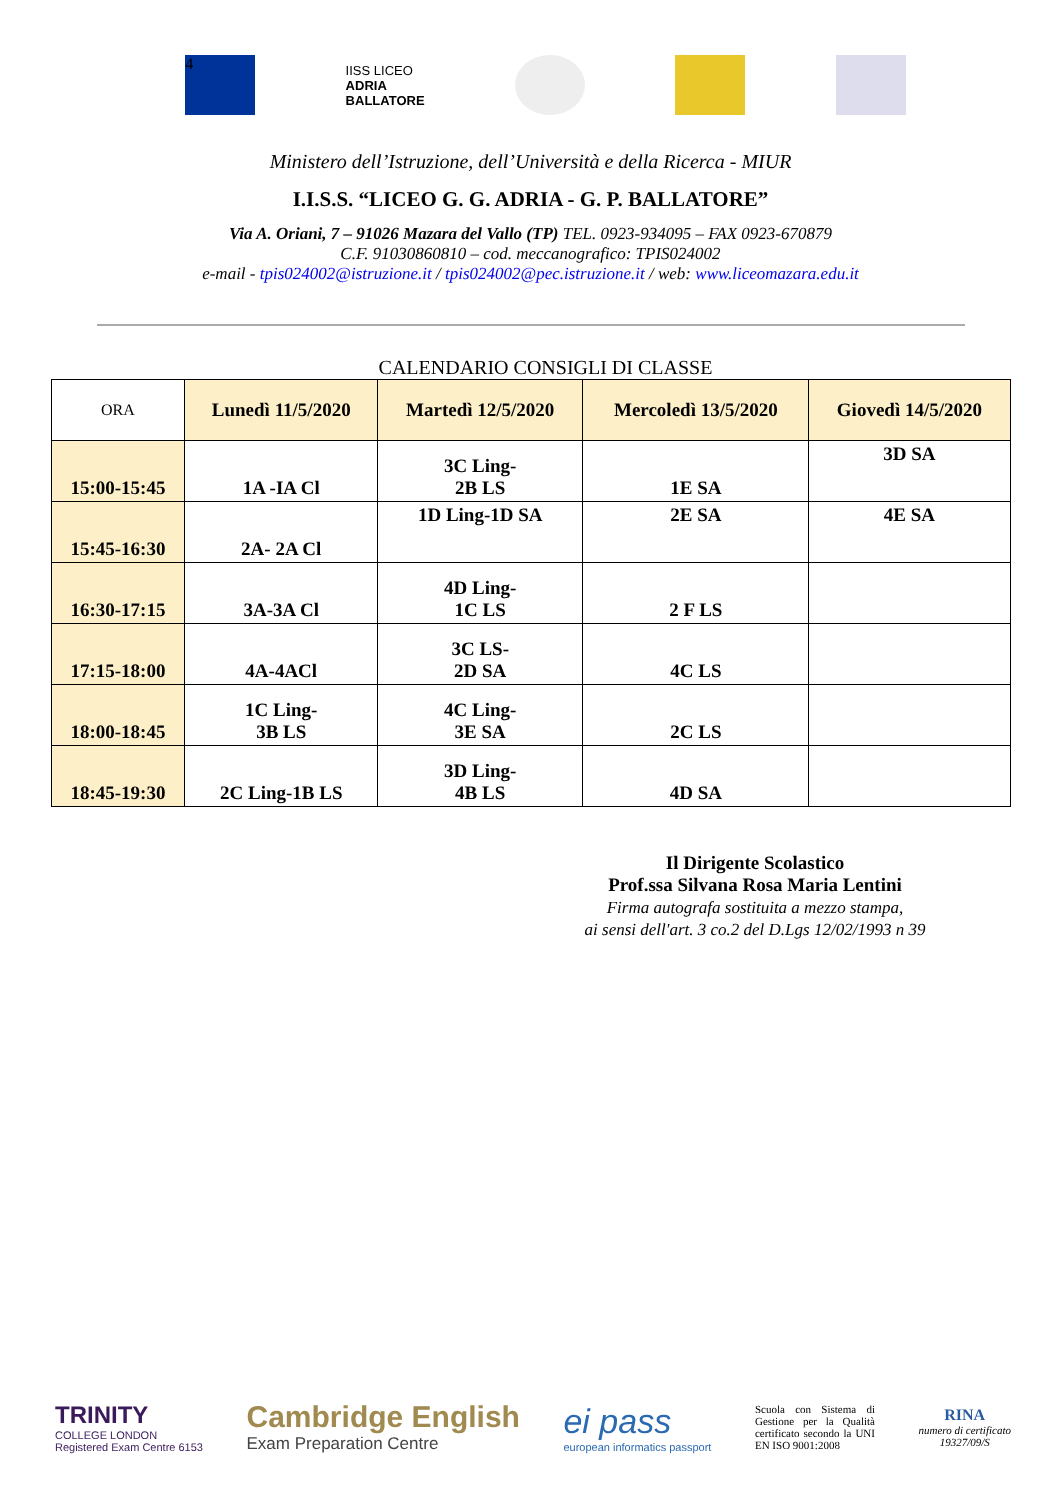4
IISS LICEO
ADRIA
BALLATORE
Ministero dell’Istruzione, dell’Università e della Ricerca - MIUR
I.I.S.S. “LICEO G. G. ADRIA - G. P. BALLATORE”
Via A. Oriani, 7 – 91026 Mazara del Vallo (TP) TEL. 0923-934095 – FAX 0923-670879
C.F. 91030860810 – cod. meccanografico: TPIS024002
e-mail - tpis024002@istruzione.it / tpis024002@pec.istruzione.it / web: www.liceomazara.edu.it
CALENDARIO CONSIGLI DI CLASSE
| ORA | Lunedì 11/5/2020 | Martedì 12/5/2020 | Mercoledì 13/5/2020 | Giovedì 14/5/2020 |
| 15:00-15:45 | 1A -IA Cl | 3C Ling- 2B LS | 1E SA | 3D SA |
| 15:45-16:30 | 2A- 2A Cl | 1D Ling-1D SA | 2E SA | 4E SA |
| 16:30-17:15 | 3A-3A Cl | 4D Ling- 1C LS | 2 F LS | |
| 17:15-18:00 | 4A-4ACl | 3C LS- 2D SA | 4C LS | |
| 18:00-18:45 | 1C Ling- 3B LS | 4C Ling- 3E SA | 2C LS | |
| 18:45-19:30 | 2C Ling-1B LS | 3D Ling- 4B LS | 4D SA | |
Il Dirigente Scolastico
Prof.ssa Silvana Rosa Maria Lentini
Firma autografa sostituita a mezzo stampa,
ai sensi dell'art. 3 co.2 del D.Lgs 12/02/1993 n 39
TRINITY
COLLEGE LONDON
Registered Exam Centre 6153
Cambridge English
Exam Preparation Centre
ei pass
european informatics passport
Scuola con Sistema di Gestione per la Qualità certificato secondo la UNI EN ISO 9001:2008
RINA
numero di certificato
19327/09/S